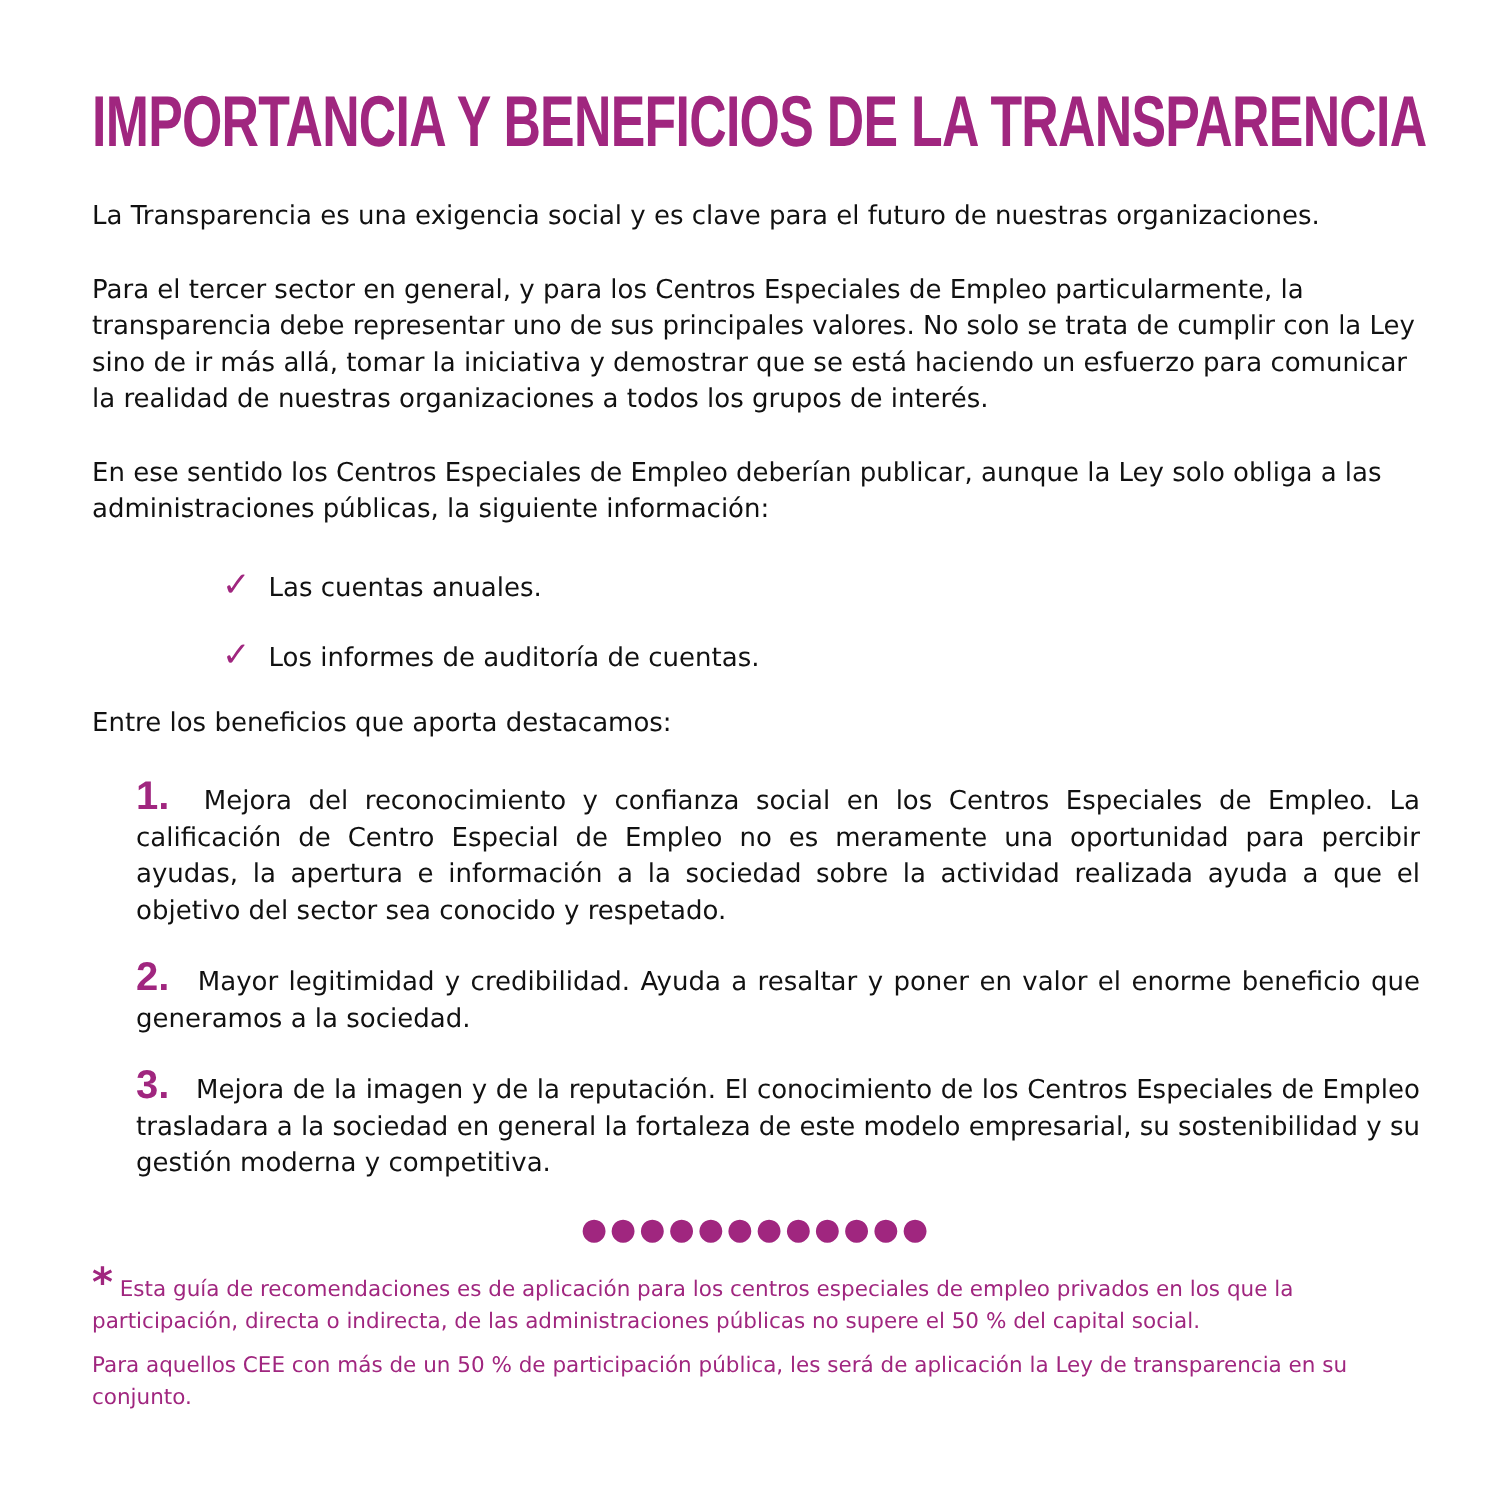IMPORTANCIA Y BENEFICIOS DE LA TRANSPARENCIA
La Transparencia es una exigencia social y es clave para el futuro de nuestras organizaciones.
Para el tercer sector en general, y para los Centros Especiales de Empleo particularmente, la transparencia debe representar uno de sus principales valores. No solo se trata de cumplir con la Ley sino de ir más allá, tomar la iniciativa y demostrar que se está haciendo un esfuerzo para comunicar la realidad de nuestras organizaciones a todos los grupos de interés.
En ese sentido los Centros Especiales de Empleo deberían publicar, aunque la Ley solo obliga a las administraciones públicas, la siguiente información:
✓ Las cuentas anuales.
✓ Los informes de auditoría de cuentas.
Entre los beneficios que aporta destacamos:
1. Mejora del reconocimiento y confianza social en los Centros Especiales de Empleo. La calificación de Centro Especial de Empleo no es meramente una oportunidad para percibir ayudas, la apertura e información a la sociedad sobre la actividad realizada ayuda a que el objetivo del sector sea conocido y respetado.
2. Mayor legitimidad y credibilidad. Ayuda a resaltar y poner en valor el enorme beneficio que generamos a la sociedad.
3. Mejora de la imagen y de la reputación. El conocimiento de los Centros Especiales de Empleo trasladara a la sociedad en general la fortaleza de este modelo empresarial, su sostenibilidad y su gestión moderna y competitiva.
●●●●●●●●●●●●
* Esta guía de recomendaciones es de aplicación para los centros especiales de empleo privados en los que la participación, directa o indirecta, de las administraciones públicas no supere el 50 % del capital social.
Para aquellos CEE con más de un 50 % de participación pública, les será de aplicación la Ley de transparencia en su conjunto.